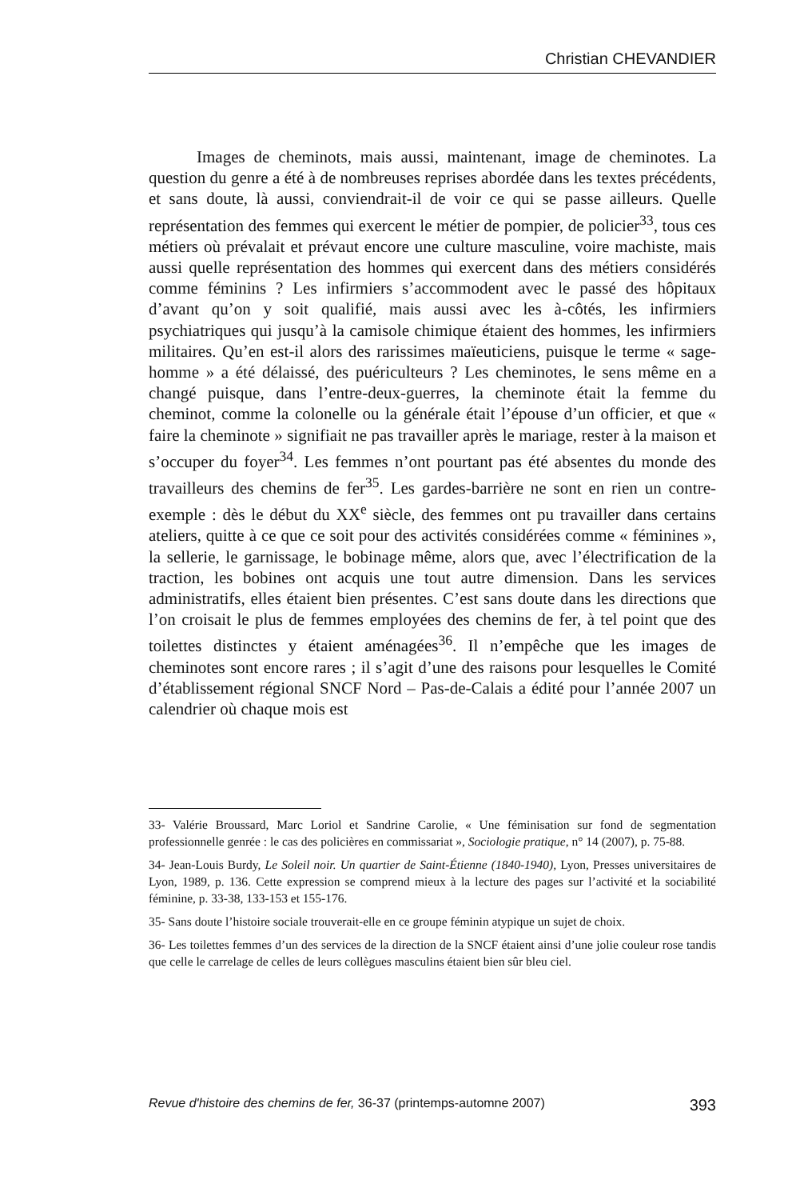Christian CHEVANDIER
Images de cheminots, mais aussi, maintenant, image de cheminotes. La question du genre a été à de nombreuses reprises abordée dans les textes précédents, et sans doute, là aussi, conviendrait-il de voir ce qui se passe ailleurs. Quelle représentation des femmes qui exercent le métier de pompier, de policier<sup>33</sup>, tous ces métiers où prévalait et prévaut encore une culture masculine, voire machiste, mais aussi quelle représentation des hommes qui exercent dans des métiers considérés comme féminins ? Les infirmiers s’accommodent avec le passé des hôpitaux d’avant qu’on y soit qualifié, mais aussi avec les à-côtés, les infirmiers psychiatriques qui jusqu’à la camisole chimique étaient des hommes, les infirmiers militaires. Qu’en est-il alors des rarissimes maïeuticiens, puisque le terme « sage-homme » a été délaissé, des puériculteurs ? Les cheminotes, le sens même en a changé puisque, dans l’entre-deux-guerres, la cheminote était la femme du cheminot, comme la colonelle ou la générale était l’épouse d’un officier, et que « faire la cheminote » signifiait ne pas travailler après le mariage, rester à la maison et s’occuper du foyer<sup>34</sup>. Les femmes n’ont pourtant pas été absentes du monde des travailleurs des chemins de fer<sup>35</sup>. Les gardes-barrière ne sont en rien un contre-exemple : dès le début du XX<sup>e</sup> siècle, des femmes ont pu travailler dans certains ateliers, quitte à ce que ce soit pour des activités considérées comme « féminines », la sellerie, le garnissage, le bobinage même, alors que, avec l’électrification de la traction, les bobines ont acquis une tout autre dimension. Dans les services administratifs, elles étaient bien présentes. C’est sans doute dans les directions que l’on croisait le plus de femmes employées des chemins de fer, à tel point que des toilettes distinctes y étaient aménagées<sup>36</sup>. Il n’empêche que les images de cheminotes sont encore rares ; il s’agit d’une des raisons pour lesquelles le Comité d’établissement régional SNCF Nord – Pas-de-Calais a édité pour l’année 2007 un calendrier où chaque mois est
33- Valérie Broussard, Marc Loriol et Sandrine Carolie, « Une féminisation sur fond de segmentation professionnelle genrée : le cas des policières en commissariat », Sociologie pratique, n° 14 (2007), p. 75-88.
34- Jean-Louis Burdy, Le Soleil noir. Un quartier de Saint-Étienne (1840-1940), Lyon, Presses universitaires de Lyon, 1989, p. 136. Cette expression se comprend mieux à la lecture des pages sur l’activité et la sociabilité féminine, p. 33-38, 133-153 et 155-176.
35- Sans doute l’histoire sociale trouverait-elle en ce groupe féminin atypique un sujet de choix.
36- Les toilettes femmes d’un des services de la direction de la SNCF étaient ainsi d’une jolie couleur rose tandis que celle le carrelage de celles de leurs collègues masculins étaient bien sûr bleu ciel.
Revue d'histoire des chemins de fer, 36-37 (printemps-automne 2007) 393